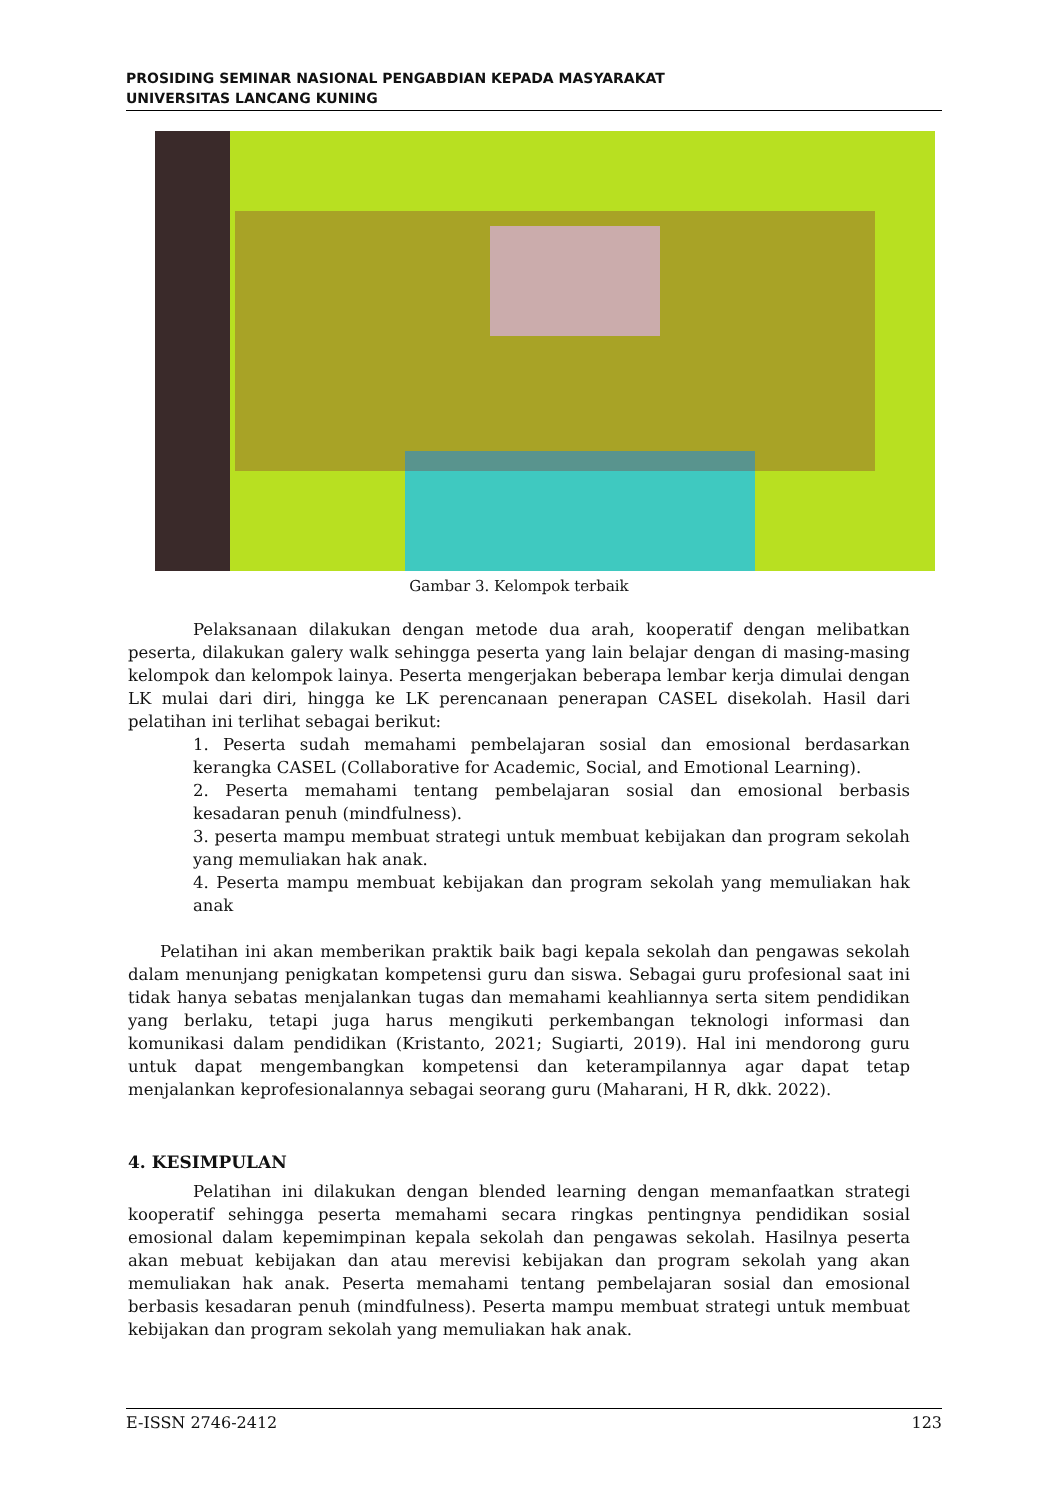PROSIDING SEMINAR NASIONAL PENGABDIAN KEPADA MASYARAKAT
UNIVERSITAS LANCANG KUNING
Gambar 3. Kelompok terbaik
Pelaksanaan dilakukan dengan metode dua arah, kooperatif dengan melibatkan peserta, dilakukan galery walk sehingga peserta yang lain belajar dengan di masing-masing kelompok dan kelompok lainya. Peserta mengerjakan beberapa lembar kerja dimulai dengan LK mulai dari diri, hingga ke LK perencanaan penerapan CASEL disekolah. Hasil dari pelatihan ini terlihat sebagai berikut:
1. Peserta sudah memahami pembelajaran sosial dan emosional berdasarkan kerangka CASEL (Collaborative for Academic, Social, and Emotional Learning).
2. Peserta memahami tentang pembelajaran sosial dan emosional berbasis kesadaran penuh (mindfulness).
3. peserta mampu membuat strategi untuk membuat kebijakan dan program sekolah yang memuliakan hak anak.
4. Peserta mampu membuat kebijakan dan program sekolah yang memuliakan hak anak
Pelatihan ini akan memberikan praktik baik bagi kepala sekolah dan pengawas sekolah dalam menunjang penigkatan kompetensi guru dan siswa. Sebagai guru profesional saat ini tidak hanya sebatas menjalankan tugas dan memahami keahliannya serta sitem pendidikan yang berlaku, tetapi juga harus mengikuti perkembangan teknologi informasi dan komunikasi dalam pendidikan (Kristanto, 2021; Sugiarti, 2019). Hal ini mendorong guru untuk dapat mengembangkan kompetensi dan keterampilannya agar dapat tetap menjalankan keprofesionalannya sebagai seorang guru (Maharani, H R, dkk. 2022).
4. KESIMPULAN
Pelatihan ini dilakukan dengan blended learning dengan memanfaatkan strategi kooperatif sehingga peserta memahami secara ringkas pentingnya pendidikan sosial emosional dalam kepemimpinan kepala sekolah dan pengawas sekolah. Hasilnya peserta akan mebuat kebijakan dan atau merevisi kebijakan dan program sekolah yang akan memuliakan hak anak. Peserta memahami tentang pembelajaran sosial dan emosional berbasis kesadaran penuh (mindfulness). Peserta mampu membuat strategi untuk membuat kebijakan dan program sekolah yang memuliakan hak anak.
E-ISSN 2746-2412 123